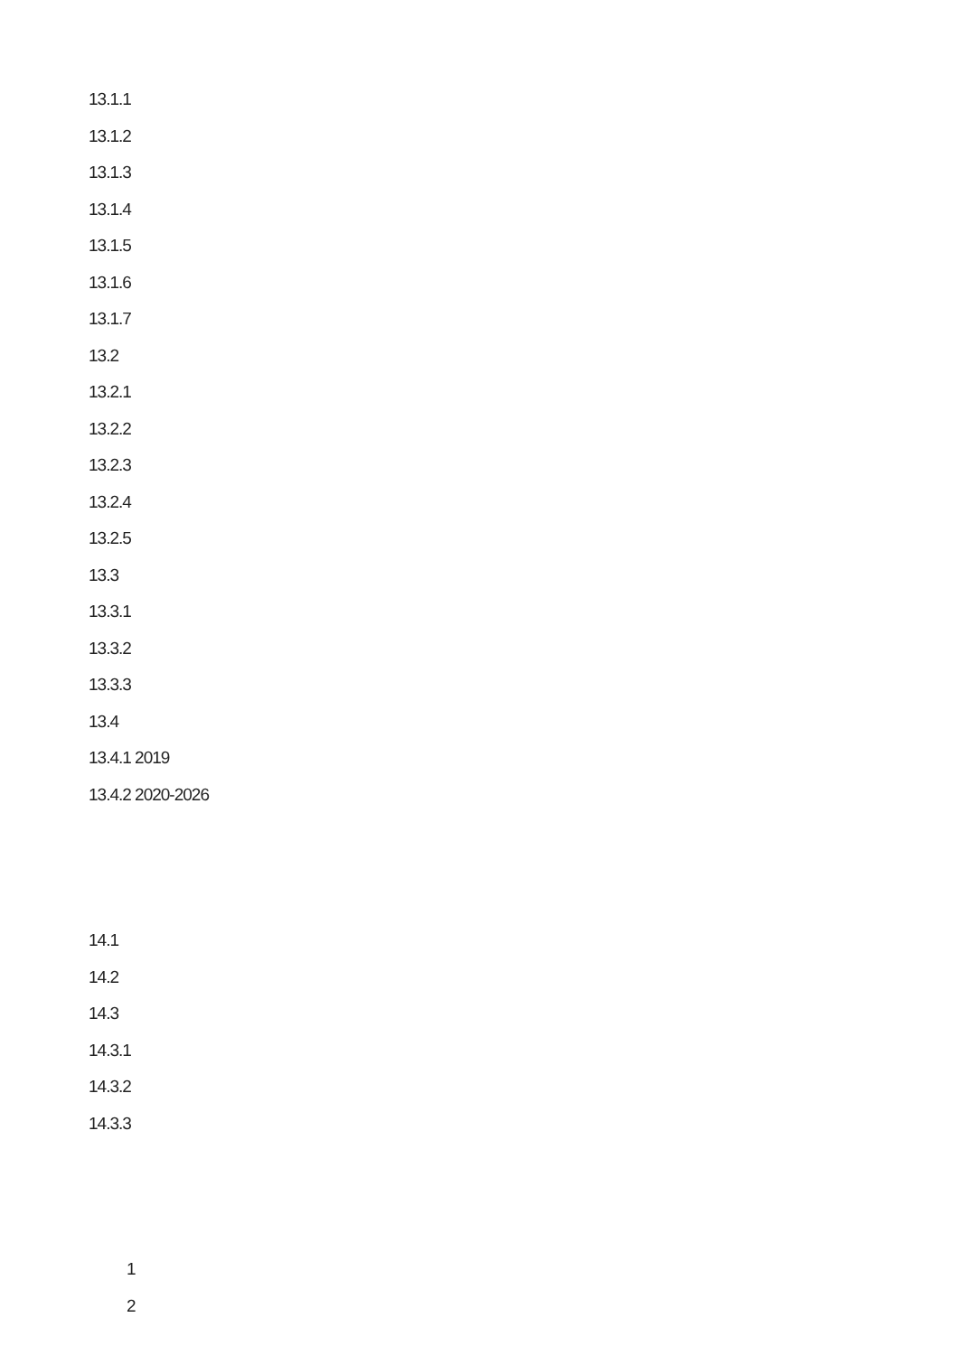13.1.1
13.1.2
13.1.3
13.1.4
13.1.5
13.1.6
13.1.7
13.2
13.2.1
13.2.2
13.2.3
13.2.4
13.2.5
13.3
13.3.1
13.3.2
13.3.3
13.4
13.4.1 2019
13.4.2 2020-2026
14.1
14.2
14.3
14.3.1
14.3.2
14.3.3
1
2